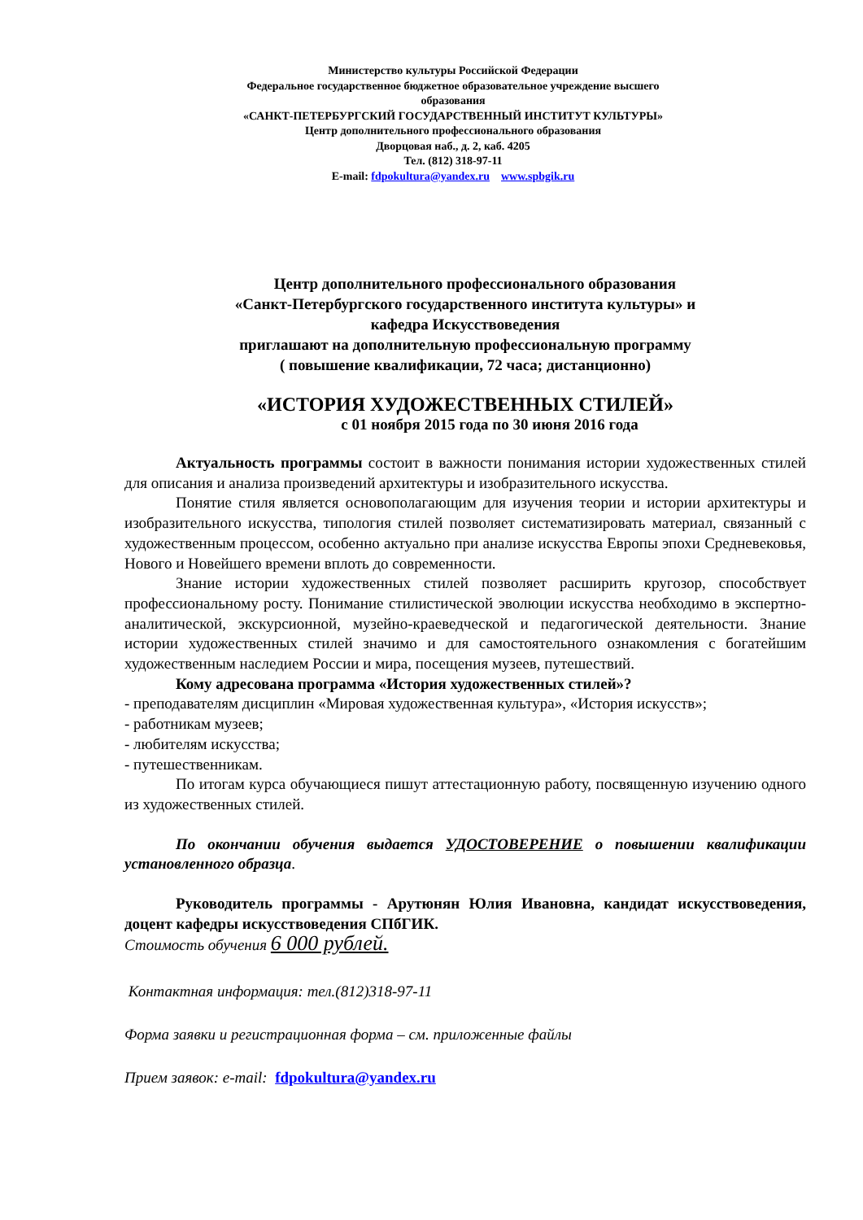Министерство культуры Российской Федерации
Федеральное государственное бюджетное образовательное учреждение высшего
образования
«САНКТ-ПЕТЕРБУРГСКИЙ ГОСУДАРСТВЕННЫЙ ИНСТИТУТ КУЛЬТУРЫ»
Центр дополнительного профессионального образования
Дворцовая наб., д. 2, каб. 4205
Тел. (812) 318-97-11
E-mail: fdpokultura@yandex.ru www.spbgik.ru
Центр дополнительного профессионального образования
«Санкт-Петербургского государственного института культуры» и
кафедра Искусствоведения
приглашают на дополнительную профессиональную программу
( повышение квалификации, 72 часа; дистанционно)
«ИСТОРИЯ ХУДОЖЕСТВЕННЫХ СТИЛЕЙ»
с 01 ноября 2015 года по 30 июня 2016 года
Актуальность программы состоит в важности понимания истории художественных стилей для описания и анализа произведений архитектуры и изобразительного искусства.
Понятие стиля является основополагающим для изучения теории и истории архитектуры и изобразительного искусства, типология стилей позволяет систематизировать материал, связанный с художественным процессом, особенно актуально при анализе искусства Европы эпохи Средневековья, Нового и Новейшего времени вплоть до современности.
Знание истории художественных стилей позволяет расширить кругозор, способствует профессиональному росту. Понимание стилистической эволюции искусства необходимо в экспертно-аналитической, экскурсионной, музейно-краеведческой и педагогической деятельности. Знание истории художественных стилей значимо и для самостоятельного ознакомления с богатейшим художественным наследием России и мира, посещения музеев, путешествий.
Кому адресована программа «История художественных стилей»?
- преподавателям дисциплин «Мировая художественная культура», «История искусств»;
- работникам музеев;
- любителям искусства;
- путешественникам.
По итогам курса обучающиеся пишут аттестационную работу, посвященную изучению одного из художественных стилей.
По окончании обучения выдается УДОСТОВЕРЕНИЕ о повышении квалификации установленного образца.
Руководитель программы - Арутюнян Юлия Ивановна, кандидат искусствоведения, доцент кафедры искусствоведения СПбГИК.
Стоимость обучения 6 000 рублей.
Контактная информация: тел.(812)318-97-11
Форма заявки и регистрационная форма – см. приложенные файлы
Прием заявок: e-mail: fdpokultura@yandex.ru